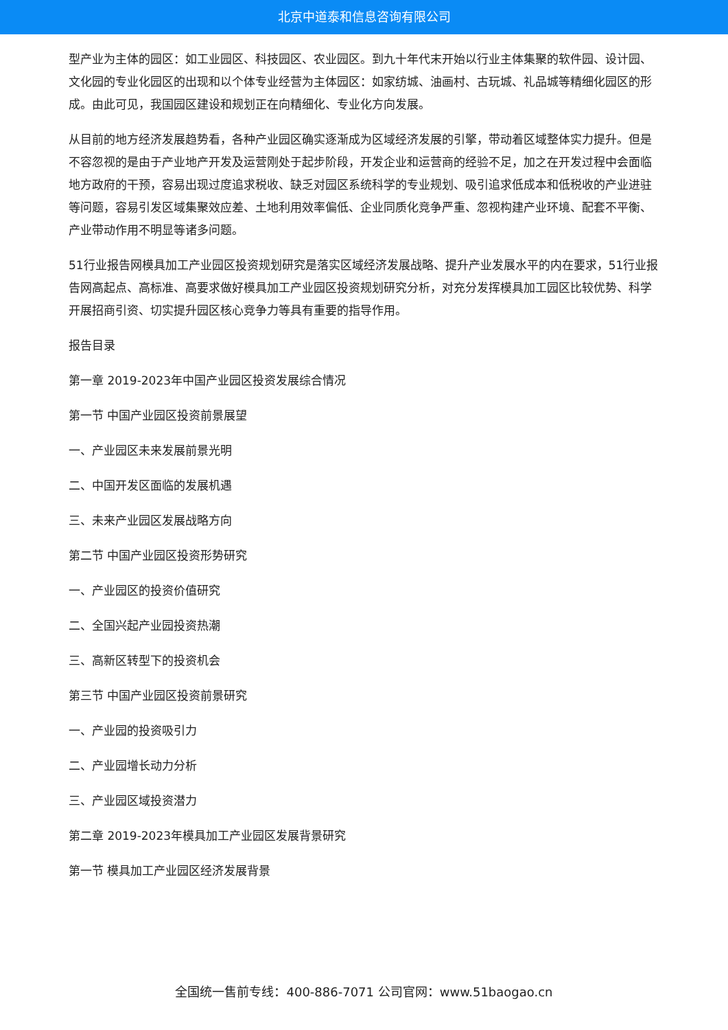北京中道泰和信息咨询有限公司
型产业为主体的园区：如工业园区、科技园区、农业园区。到九十年代末开始以行业主体集聚的软件园、设计园、文化园的专业化园区的出现和以个体专业经营为主体园区：如家纺城、油画村、古玩城、礼品城等精细化园区的形成。由此可见，我国园区建设和规划正在向精细化、专业化方向发展。
从目前的地方经济发展趋势看，各种产业园区确实逐渐成为区域经济发展的引擎，带动着区域整体实力提升。但是不容忽视的是由于产业地产开发及运营刚处于起步阶段，开发企业和运营商的经验不足，加之在开发过程中会面临地方政府的干预，容易出现过度追求税收、缺乏对园区系统科学的专业规划、吸引追求低成本和低税收的产业进驻等问题，容易引发区域集聚效应差、土地利用效率偏低、企业同质化竞争严重、忽视构建产业环境、配套不平衡、产业带动作用不明显等诸多问题。
51行业报告网模具加工产业园区投资规划研究是落实区域经济发展战略、提升产业发展水平的内在要求，51行业报告网高起点、高标准、高要求做好模具加工产业园区投资规划研究分析，对充分发挥模具加工园区比较优势、科学开展招商引资、切实提升园区核心竞争力等具有重要的指导作用。
报告目录
第一章 2019-2023年中国产业园区投资发展综合情况
第一节 中国产业园区投资前景展望
一、产业园区未来发展前景光明
二、中国开发区面临的发展机遇
三、未来产业园区发展战略方向
第二节 中国产业园区投资形势研究
一、产业园区的投资价值研究
二、全国兴起产业园投资热潮
三、高新区转型下的投资机会
第三节 中国产业园区投资前景研究
一、产业园的投资吸引力
二、产业园增长动力分析
三、产业园区域投资潜力
第二章 2019-2023年模具加工产业园区发展背景研究
第一节 模具加工产业园区经济发展背景
全国统一售前专线：400-886-7071 公司官网：www.51baogao.cn